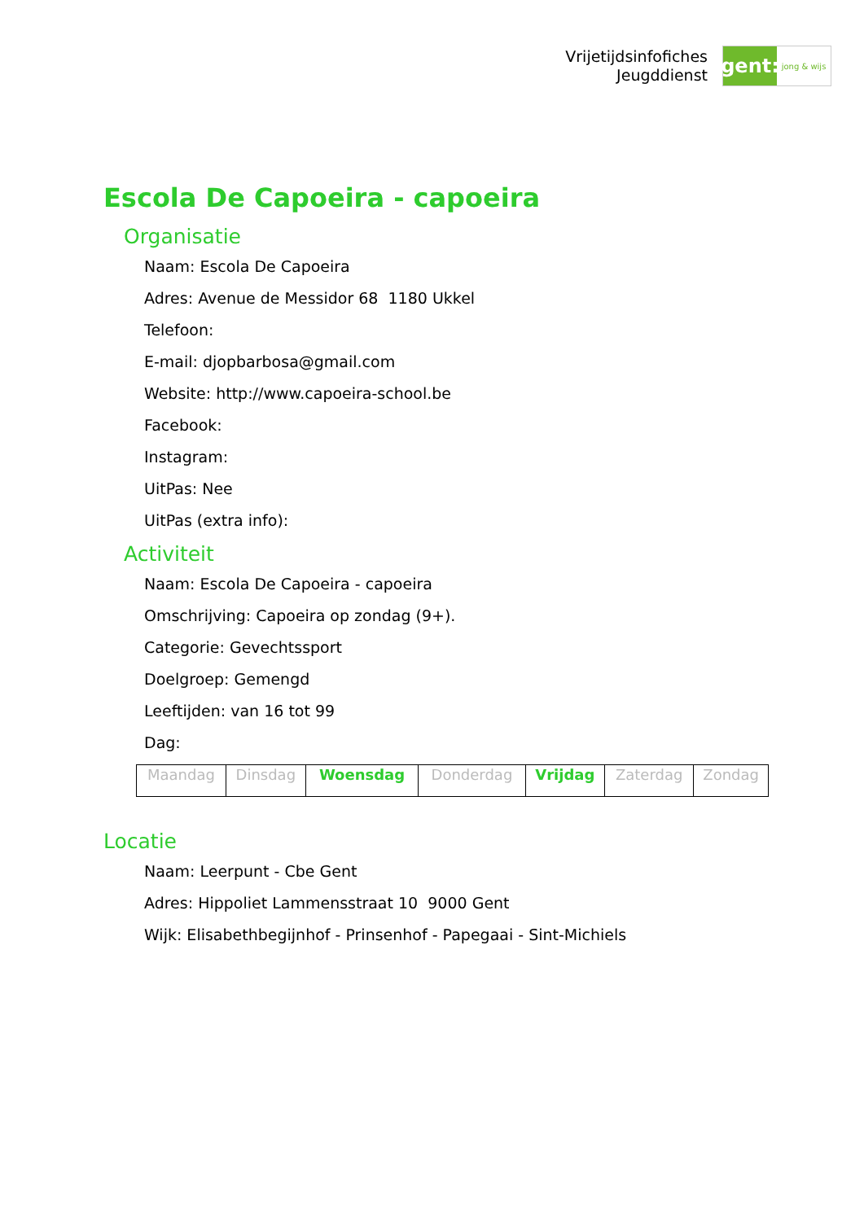Vrijetijdsinfofiches
Jeugddienst
gent:
jong & wijs
Escola De Capoeira - capoeira
Organisatie
Naam: Escola De Capoeira
Adres: Avenue de Messidor 68 1180 Ukkel
Telefoon:
E-mail: djopbarbosa@gmail.com
Website: http://www.capoeira-school.be
Facebook:
Instagram:
UitPas: Nee
UitPas (extra info):
Activiteit
Naam: Escola De Capoeira - capoeira
Omschrijving: Capoeira op zondag (9+).
Categorie: Gevechtssport
Doelgroep: Gemengd
Leeftijden: van 16 tot 99
Dag:
| Maandag | Dinsdag | Woensdag | Donderdag | Vrijdag | Zaterdag | Zondag |
Locatie
Naam: Leerpunt - Cbe Gent
Adres: Hippoliet Lammensstraat 10 9000 Gent
Wijk: Elisabethbegijnhof - Prinsenhof - Papegaai - Sint-Michiels